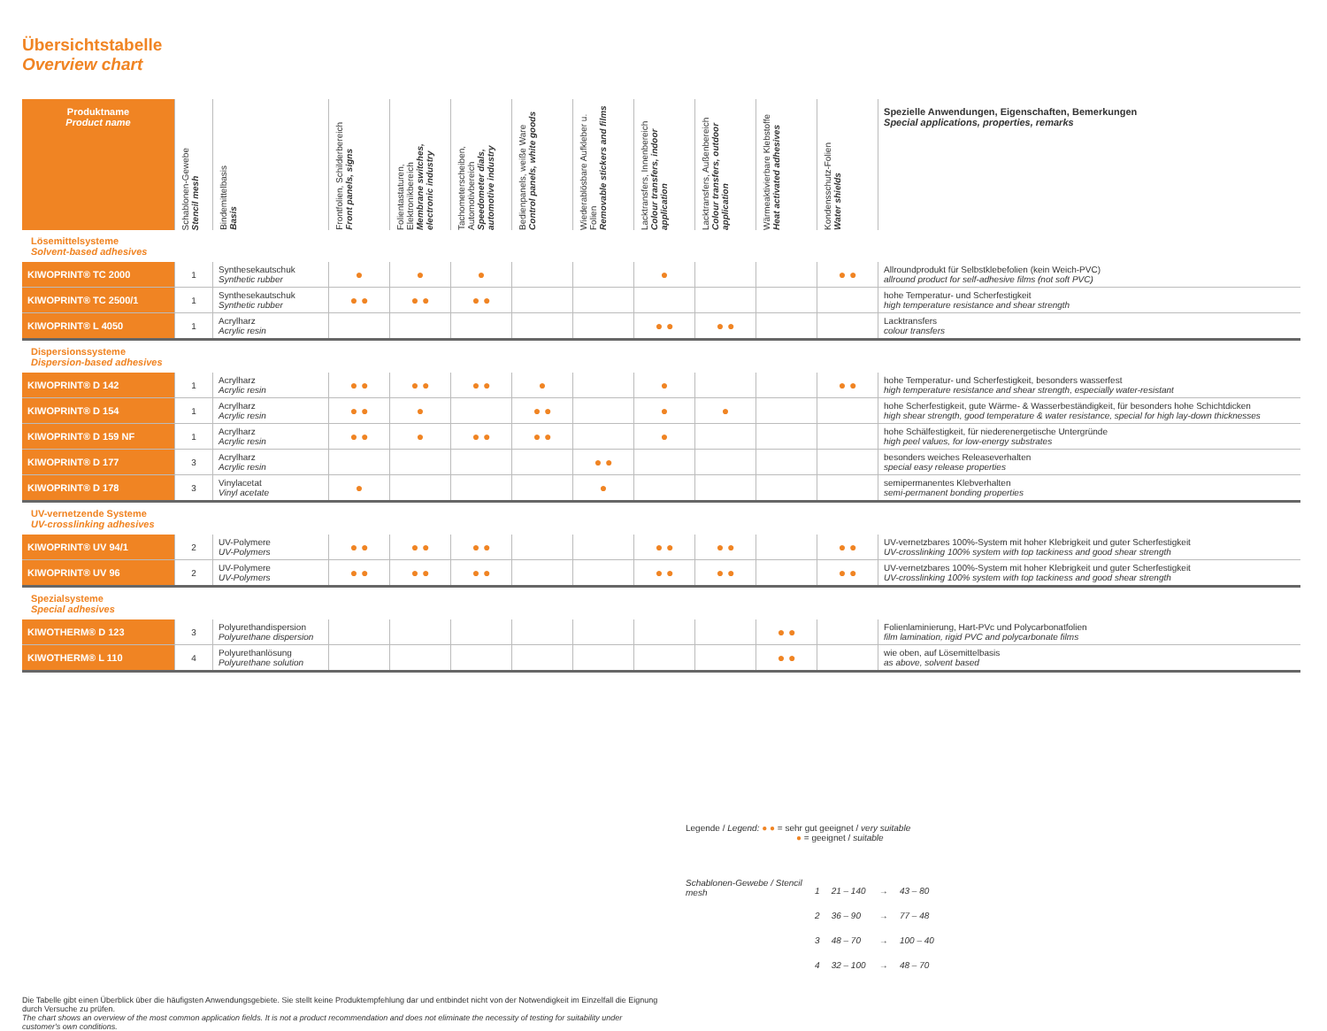Übersichtstabelle
Overview chart
| Produktname Product name | Schablonen-Gewebe Stencil mesh | Bindemittelbasis Basis | Frontfolien, Schilderbereich Front panels, signs | Folientastaturen, Elektronikbereich Membrane switches, electronic industry | Tachometerscheiben, Automotivbereich Speedometer dials, automotive industry | Bedienpanels, weiße Ware Control panels, white goods | Wiederablösbare Aufkleber u. Folien Removable stickers and films | Lacktransfers, Innenbereich Colour transfers, indoor application | Lacktransfers, Außenbereich Colour transfers, outdoor application | Wärmeaktivierbare Klebstoffe Heat activated adhesives | Kondensschutz-Folien Water shields | Spezielle Anwendungen, Eigenschaften, Bemerkungen Special applications, properties, remarks |
| --- | --- | --- | --- | --- | --- | --- | --- | --- | --- | --- | --- | --- |
| Lösemittelsysteme Solvent-based adhesives | | | | | | | | | | | | |
| KIWOPRINT® TC 2000 | 1 | Synthesekautschuk Synthetic rubber | ● | ● | ● | | | ● | | | ● ● | Allroundprodukt für Selbstklebefolien (kein Weich-PVC) allround product for self-adhesive films (not soft PVC) |
| KIWOPRINT® TC 2500/1 | 1 | Synthesekautschuk Synthetic rubber | ● ● | ● ● | ● ● | | | | | | | hohe Temperatur- und Scherfestigkeit high temperature resistance and shear strength |
| KIWOPRINT® L 4050 | 1 | Acrylharz Acrylic resin | | | | | | ● ● | ● ● | | | Lacktransfers colour transfers |
| Dispersionssysteme Dispersion-based adhesives | | | | | | | | | | | | |
| KIWOPRINT® D 142 | 1 | Acrylharz Acrylic resin | ● ● | ● ● | ● ● | ● | | ● | | | ● ● | hohe Temperatur- und Scherfestigkeit, besonders wasserfest high temperature resistance and shear strength, especially water-resistant |
| KIWOPRINT® D 154 | 1 | Acrylharz Acrylic resin | ● ● | ● | | ● ● | | ● | ● | | | hohe Scherfestigkeit, gute Wärme- & Wasserbeständigkeit, für besonders hohe Schichtdicken high shear strength, good temperature & water resistance, special for high lay-down thicknesses |
| KIWOPRINT® D 159 NF | 1 | Acrylharz Acrylic resin | ● ● | ● | ● ● | ● ● | | ● | | | | hohe Schälfestigkeit, für niederenergetische Untergründe high peel values, for low-energy substrates |
| KIWOPRINT® D 177 | 3 | Acrylharz Acrylic resin | | | | | ● ● | | | | | besonders weiches Releaseverhalten special easy release properties |
| KIWOPRINT® D 178 | 3 | Vinylacetat Vinyl acetate | ● | | | | ● | | | | | semipermanentes Klebverhalten semi-permanent bonding properties |
| UV-vernetzende Systeme UV-crosslinking adhesives | | | | | | | | | | | | |
| KIWOPRINT® UV 94/1 | 2 | UV-Polymere UV-Polymers | ● ● | ● ● | ● ● | | | ● ● | ● ● | | ● ● | UV-vernetzbares 100%-System mit hoher Klebrigkeit und guter Scherfestigkeit UV-crosslinking 100% system with top tackiness and good shear strength |
| KIWOPRINT® UV 96 | 2 | UV-Polymere UV-Polymers | ● ● | ● ● | ● ● | | | ● ● | ● ● | | ● ● | UV-vernetzbares 100%-System mit hoher Klebrigkeit und guter Scherfestigkeit UV-crosslinking 100% system with top tackiness and good shear strength |
| Spezialsysteme Special adhesives | | | | | | | | | | | | |
| KIWOTHERM® D 123 | 3 | Polyurethandispersion Polyurethane dispersion | | | | | | | | ● ● | | Folienlaminierung, Hart-PVc und Polycarbonatfolien film lamination, rigid PVC and polycarbonate films |
| KIWOTHERM® L 110 | 4 | Polyurethanlösung Polyurethane solution | | | | | | | | ● ● | | wie oben, auf Lösemittelbasis as above, solvent based |
Die Tabelle gibt einen Überblick über die häufigsten Anwendungsgebiete. Sie stellt keine Produktempfehlung dar und entbindet nicht von der Notwendigkeit im Einzelfall die Eignung durch Versuche zu prüfen.
The chart shows an overview of the most common application fields. It is not a product recommendation and does not eliminate the necessity of testing for suitability under customer's own conditions.
Legende / Legend: ● ● = sehr gut geeignet / very suitable
● = geeignet / suitable
Schablonen-Gewebe / Stencil mesh
| 1 | 21 – 140 | → | 43 – 80 |
| 2 | 36 – 90 | → | 77 – 48 |
| 3 | 48 – 70 | → | 100 – 40 |
| 4 | 32 – 100 | → | 48 – 70 |